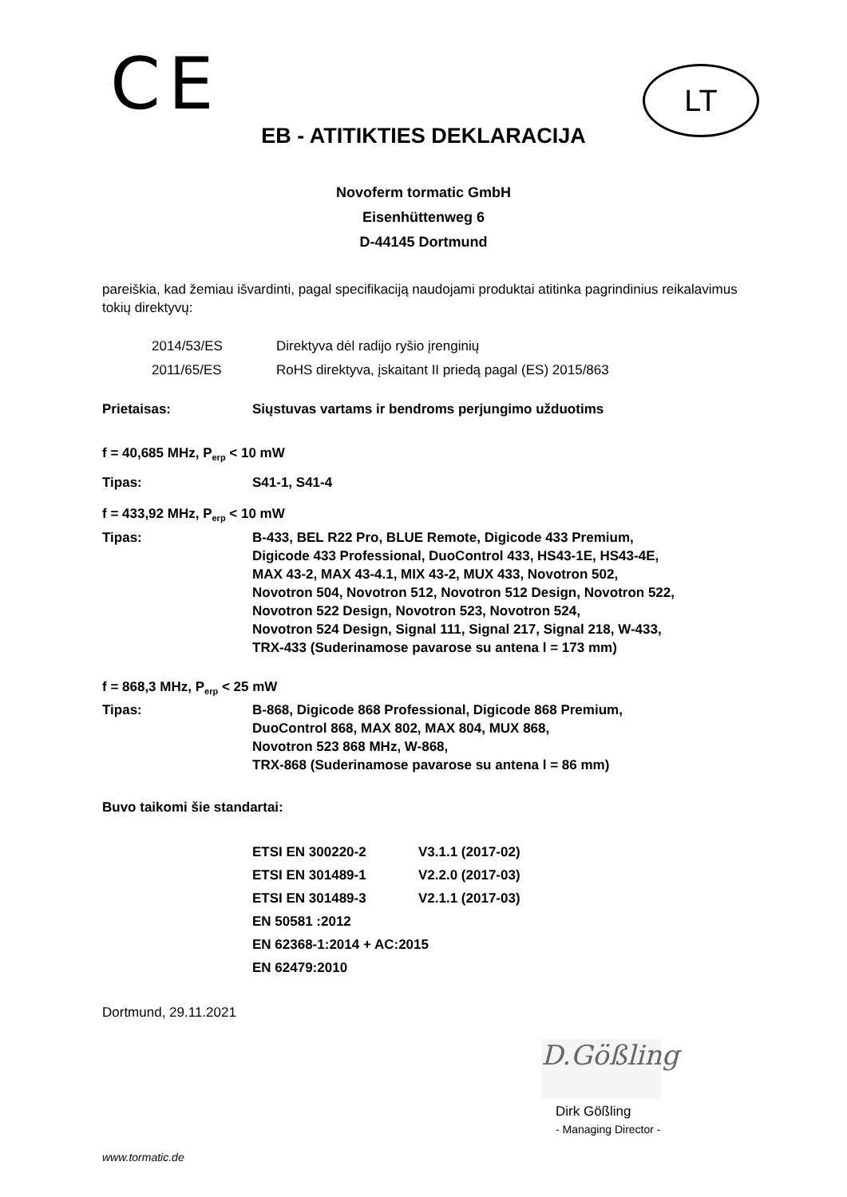CE
LT
EB - ATITIKTIES DEKLARACIJA
Novoferm tormatic GmbH
Eisenhüttenweg 6
D-44145 Dortmund
pareiškia, kad žemiau išvardinti, pagal specifikaciją naudojami produktai atitinka pagrindinius reikalavimus tokių direktyvų:
| 2014/53/ES | Direktyva dėl radijo ryšio įrenginių |
| 2011/65/ES | RoHS direktyva, įskaitant II priedą pagal (ES) 2015/863 |
| Prietaisas: | Siųstuvas vartams ir bendroms perjungimo užduotims |
f = 40,685 MHz, P<sub>erp</sub> < 10 mW
| Tipas: | S41-1, S41-4 |
f = 433,92 MHz, P<sub>erp</sub> < 10 mW
| Tipas: | B-433, BEL R22 Pro, BLUE Remote, Digicode 433 Premium, Digicode 433 Professional, DuoControl 433, HS43-1E, HS43-4E, MAX 43-2, MAX 43-4.1, MIX 43-2, MUX 433, Novotron 502, Novotron 504, Novotron 512, Novotron 512 Design, Novotron 522, Novotron 522 Design, Novotron 523, Novotron 524, Novotron 524 Design, Signal 111, Signal 217, Signal 218, W-433, TRX-433 (Suderinamose pavarose su antena l = 173 mm) |
f = 868,3 MHz, P<sub>erp</sub> < 25 mW
| Tipas: | B-868, Digicode 868 Professional, Digicode 868 Premium, DuoControl 868, MAX 802, MAX 804, MUX 868, Novotron 523 868 MHz, W-868, TRX-868 (Suderinamose pavarose su antena l = 86 mm) |
Buvo taikomi šie standartai:
| ETSI EN 300220-2 | V3.1.1 (2017-02) |
| ETSI EN 301489-1 | V2.2.0 (2017-03) |
| ETSI EN 301489-3 | V2.1.1 (2017-03) |
| EN 50581 :2012 | |
| EN 62368-1:2014 + AC:2015 | |
| EN 62479:2010 | |
Dortmund, 29.11.2021
D.Gößling
Dirk Gößling
- Managing Director -
www.tormatic.de